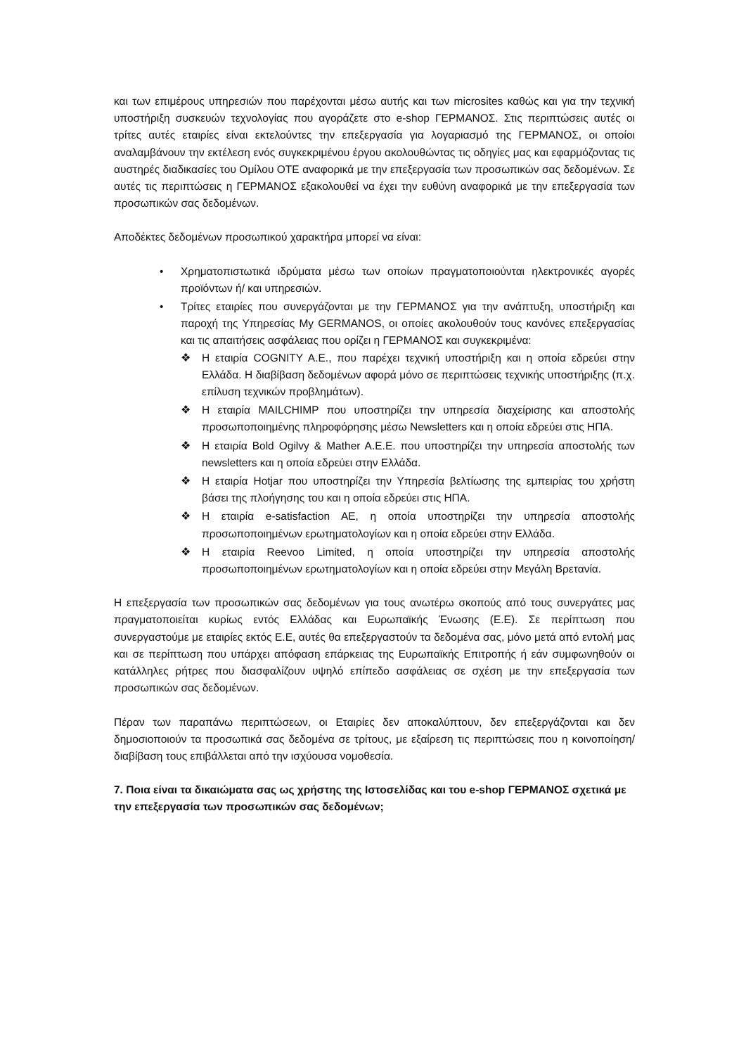και των επιμέρους υπηρεσιών που παρέχονται μέσω αυτής και των microsites καθώς και για την τεχνική υποστήριξη συσκευών τεχνολογίας που αγοράζετε στο e-shop ΓΕΡΜΑΝΟΣ. Στις περιπτώσεις αυτές οι τρίτες αυτές εταιρίες είναι εκτελούντες την επεξεργασία για λογαριασμό της ΓΕΡΜΑΝΟΣ, οι οποίοι αναλαμβάνουν την εκτέλεση ενός συγκεκριμένου έργου ακολουθώντας τις οδηγίες μας και εφαρμόζοντας τις αυστηρές διαδικασίες του Ομίλου ΟΤΕ αναφορικά με την επεξεργασία των προσωπικών σας δεδομένων. Σε αυτές τις περιπτώσεις η ΓΕΡΜΑΝΟΣ εξακολουθεί να έχει την ευθύνη αναφορικά με την επεξεργασία των προσωπικών σας δεδομένων.
Αποδέκτες δεδομένων προσωπικού χαρακτήρα μπορεί να είναι:
• Χρηματοπιστωτικά ιδρύματα μέσω των οποίων πραγματοποιούνται ηλεκτρονικές αγορές προϊόντων ή/ και υπηρεσιών.
• Τρίτες εταιρίες που συνεργάζονται με την ΓΕΡΜΑΝΟΣ για την ανάπτυξη, υποστήριξη και παροχή της Υπηρεσίας My GERMANOS, οι οποίες ακολουθούν τους κανόνες επεξεργασίας και τις απαιτήσεις ασφάλειας που ορίζει η ΓΕΡΜΑΝΟΣ και συγκεκριμένα:
❖ Η εταιρία COGNITY A.E., που παρέχει τεχνική υποστήριξη και η οποία εδρεύει στην Ελλάδα. Η διαβίβαση δεδομένων αφορά μόνο σε περιπτώσεις τεχνικής υποστήριξης (π.χ. επίλυση τεχνικών προβλημάτων).
❖ Η εταιρία MAILCHIMP που υποστηρίζει την υπηρεσία διαχείρισης και αποστολής προσωποποιημένης πληροφόρησης μέσω Newsletters και η οποία εδρεύει στις ΗΠΑ.
❖ Η εταιρία Bold Ogilvy & Mather A.E.E. που υποστηρίζει την υπηρεσία αποστολής των newsletters και η οποία εδρεύει στην Ελλάδα.
❖ Η εταιρία Hotjar που υποστηρίζει την Υπηρεσία βελτίωσης της εμπειρίας του χρήστη βάσει της πλοήγησης του και η οποία εδρεύει στις ΗΠΑ.
❖ Η εταιρία e-satisfaction AE, η οποία υποστηρίζει την υπηρεσία αποστολής προσωποποιημένων ερωτηματολογίων και η οποία εδρεύει στην Ελλάδα.
❖ Η εταιρία Reevoo Limited, η οποία υποστηρίζει την υπηρεσία αποστολής προσωποποιημένων ερωτηματολογίων και η οποία εδρεύει στην Μεγάλη Βρετανία.
Η επεξεργασία των προσωπικών σας δεδομένων για τους ανωτέρω σκοπούς από τους συνεργάτες μας πραγματοποιείται κυρίως εντός Ελλάδας και Ευρωπαϊκής Ένωσης (Ε.Ε). Σε περίπτωση που συνεργαστούμε με εταιρίες εκτός Ε.Ε, αυτές θα επεξεργαστούν τα δεδομένα σας, μόνο μετά από εντολή μας και σε περίπτωση που υπάρχει απόφαση επάρκειας της Ευρωπαϊκής Επιτροπής ή εάν συμφωνηθούν οι κατάλληλες ρήτρες που διασφαλίζουν υψηλό επίπεδο ασφάλειας σε σχέση με την επεξεργασία των προσωπικών σας δεδομένων.
Πέραν των παραπάνω περιπτώσεων, οι Εταιρίες δεν αποκαλύπτουν, δεν επεξεργάζονται και δεν δημοσιοποιούν τα προσωπικά σας δεδομένα σε τρίτους, με εξαίρεση τις περιπτώσεις που η κοινοποίηση/διαβίβαση τους επιβάλλεται από την ισχύουσα νομοθεσία.
7. Ποια είναι τα δικαιώματα σας ως χρήστης της Ιστοσελίδας και του e-shop ΓΕΡΜΑΝΟΣ σχετικά με την επεξεργασία των προσωπικών σας δεδομένων;